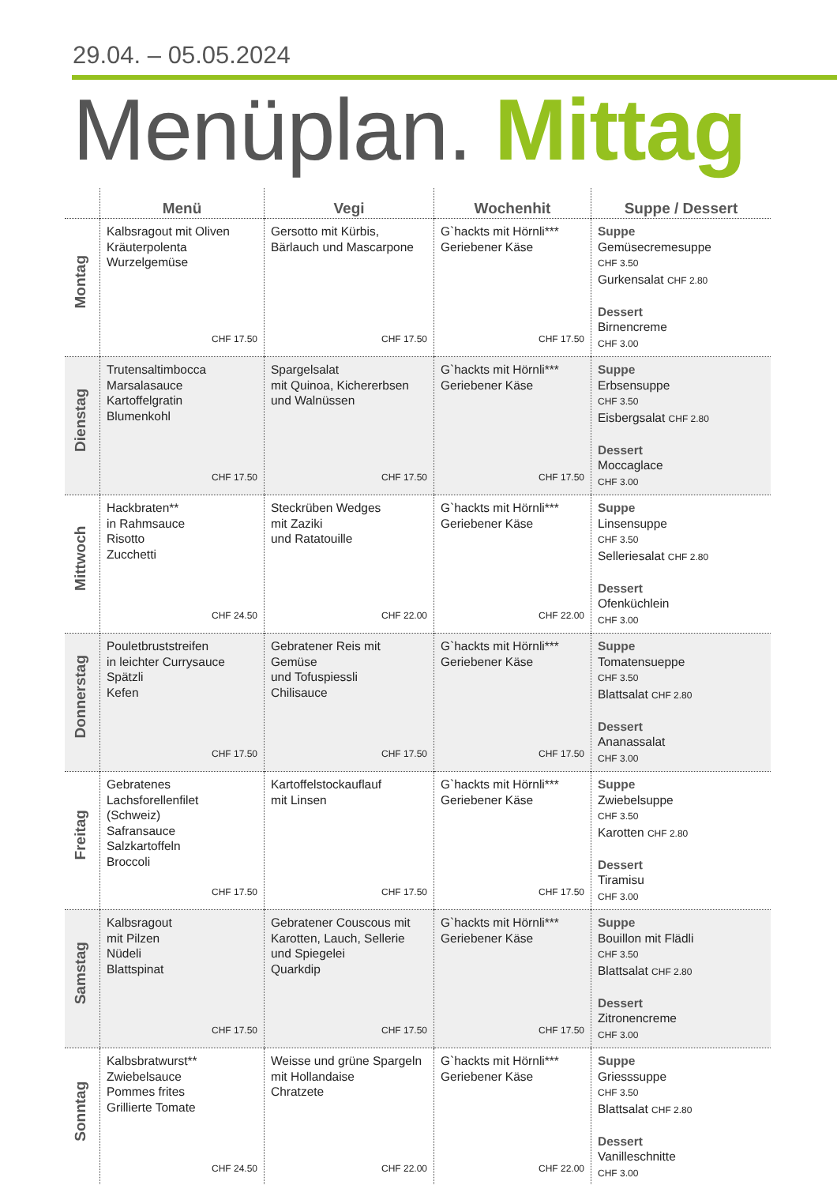29.04. – 05.05.2024
Menüplan. Mittag
| | Menü | Vegi | Wochenhit | Suppe / Dessert |
| --- | --- | --- | --- | --- |
| Montag | Kalbsragout mit Oliven Kräuterpolenta Wurzelgemüse CHF 17.50 | Gersotto mit Kürbis, Bärlauch und Mascarpone CHF 17.50 | G`hackts mit Hörnli*** Geriebener Käse CHF 17.50 | Suppe Gemüsecremesuppe CHF 3.50 Gurkensalat CHF 2.80 Dessert Birnencreme CHF 3.00 |
| Dienstag | Trutensaltimbocca Marsalasauce Kartoffelgratin Blumenkohl CHF 17.50 | Spargelsalat mit Quinoa, Kichererbsen und Walnüssen CHF 17.50 | G`hackts mit Hörnli*** Geriebener Käse CHF 17.50 | Suppe Erbsensuppe CHF 3.50 Eisbergsalat CHF 2.80 Dessert Moccaglace CHF 3.00 |
| Mittwoch | Hackbraten** in Rahmsauce Risotto Zucchetti CHF 24.50 | Steckrüben Wedges mit Zaziki und Ratatouille CHF 22.00 | G`hackts mit Hörnli*** Geriebener Käse CHF 22.00 | Suppe Linsensuppe CHF 3.50 Selleriesalat CHF 2.80 Dessert Ofenküchlein CHF 3.00 |
| Donnerstag | Pouletbruststreifen in leichter Currysauce Spätzli Kefen CHF 17.50 | Gebratener Reis mit Gemüse und Tofuspiessli Chilisauce CHF 17.50 | G`hackts mit Hörnli*** Geriebener Käse CHF 17.50 | Suppe Tomatensueppe CHF 3.50 Blattsalat CHF 2.80 Dessert Ananassalat CHF 3.00 |
| Freitag | Gebratenes Lachsforellenfilet (Schweiz) Safransauce Salzkartoffeln Broccoli CHF 17.50 | Kartoffelstockauflauf mit Linsen CHF 17.50 | G`hackts mit Hörnli*** Geriebener Käse CHF 17.50 | Suppe Zwiebelsuppe CHF 3.50 Karotten CHF 2.80 Dessert Tiramisu CHF 3.00 |
| Samstag | Kalbsragout mit Pilzen Nüdeli Blattspinat CHF 17.50 | Gebratener Couscous mit Karotten, Lauch, Sellerie und Spiegelei Quarkdip CHF 17.50 | G`hackts mit Hörnli*** Geriebener Käse CHF 17.50 | Suppe Bouillon mit Flädli CHF 3.50 Blattsalat CHF 2.80 Dessert Zitronencreme CHF 3.00 |
| Sonntag | Kalbsbratwurst** Zwiebelsauce Pommes frites Grillierte Tomate CHF 24.50 | Weisse und grüne Spargeln mit Hollandaise Chratzete CHF 22.00 | G`hackts mit Hörnli*** Geriebener Käse CHF 22.00 | Suppe Griesssuppe CHF 3.50 Blattsalat CHF 2.80 Dessert Vanilleschnitte CHF 3.00 |